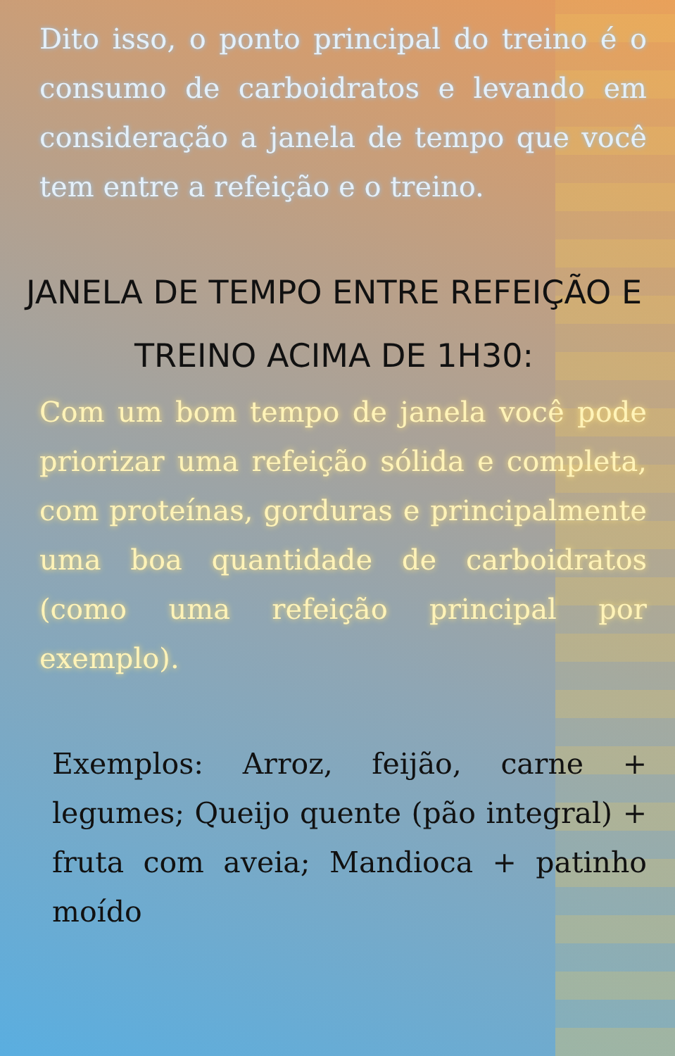Dito isso, o ponto principal do treino é o consumo de carboidratos e levando em consideração a janela de tempo que você tem entre a refeição e o treino.
JANELA DE TEMPO ENTRE REFEIÇÃO E TREINO ACIMA DE 1H30:
Com um bom tempo de janela você pode priorizar uma refeição sólida e completa, com proteínas, gorduras e principalmente uma boa quantidade de carboidratos (como uma refeição principal por exemplo).
Exemplos: Arroz, feijão, carne + legumes; Queijo quente (pão integral) + fruta com aveia; Mandioca + patinho moído